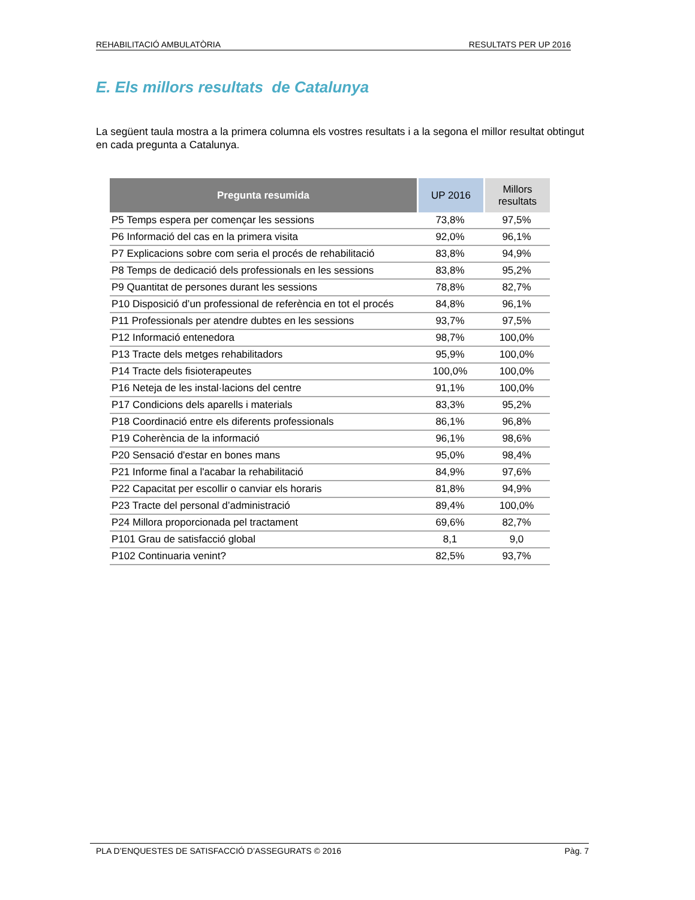REHABILITACIÓ AMBULATÒRIA RESULTATS PER UP 2016
E. Els millors resultats de Catalunya
La següent taula mostra a la primera columna els vostres resultats i a la segona el millor resultat obtingut en cada pregunta a Catalunya.
| Pregunta resumida | UP 2016 | Millors resultats |
| --- | --- | --- |
| P5 Temps espera per començar les sessions | 73,8% | 97,5% |
| P6 Informació del cas en la primera visita | 92,0% | 96,1% |
| P7 Explicacions sobre com seria el procés de rehabilitació | 83,8% | 94,9% |
| P8 Temps de dedicació dels professionals en les sessions | 83,8% | 95,2% |
| P9 Quantitat de persones durant les sessions | 78,8% | 82,7% |
| P10 Disposició d’un professional de referència en tot el procés | 84,8% | 96,1% |
| P11 Professionals per atendre dubtes en les sessions | 93,7% | 97,5% |
| P12 Informació entenedora | 98,7% | 100,0% |
| P13 Tracte dels metges rehabilitadors | 95,9% | 100,0% |
| P14 Tracte dels fisioterapeutes | 100,0% | 100,0% |
| P16 Neteja de les instal·lacions del centre | 91,1% | 100,0% |
| P17 Condicions dels aparells i materials | 83,3% | 95,2% |
| P18 Coordinació entre els diferents professionals | 86,1% | 96,8% |
| P19 Coherència de la informació | 96,1% | 98,6% |
| P20 Sensació d'estar en bones mans | 95,0% | 98,4% |
| P21 Informe final a l'acabar la rehabilitació | 84,9% | 97,6% |
| P22 Capacitat per escollir o canviar els horaris | 81,8% | 94,9% |
| P23 Tracte del personal d’administració | 89,4% | 100,0% |
| P24 Millora proporcionada pel tractament | 69,6% | 82,7% |
| P101 Grau de satisfacció global | 8,1 | 9,0 |
| P102 Continuaria venint? | 82,5% | 93,7% |
PLA D’ENQUESTES DE SATISFACCIÓ D’ASSEGURATS © 2016 Pàg. 7